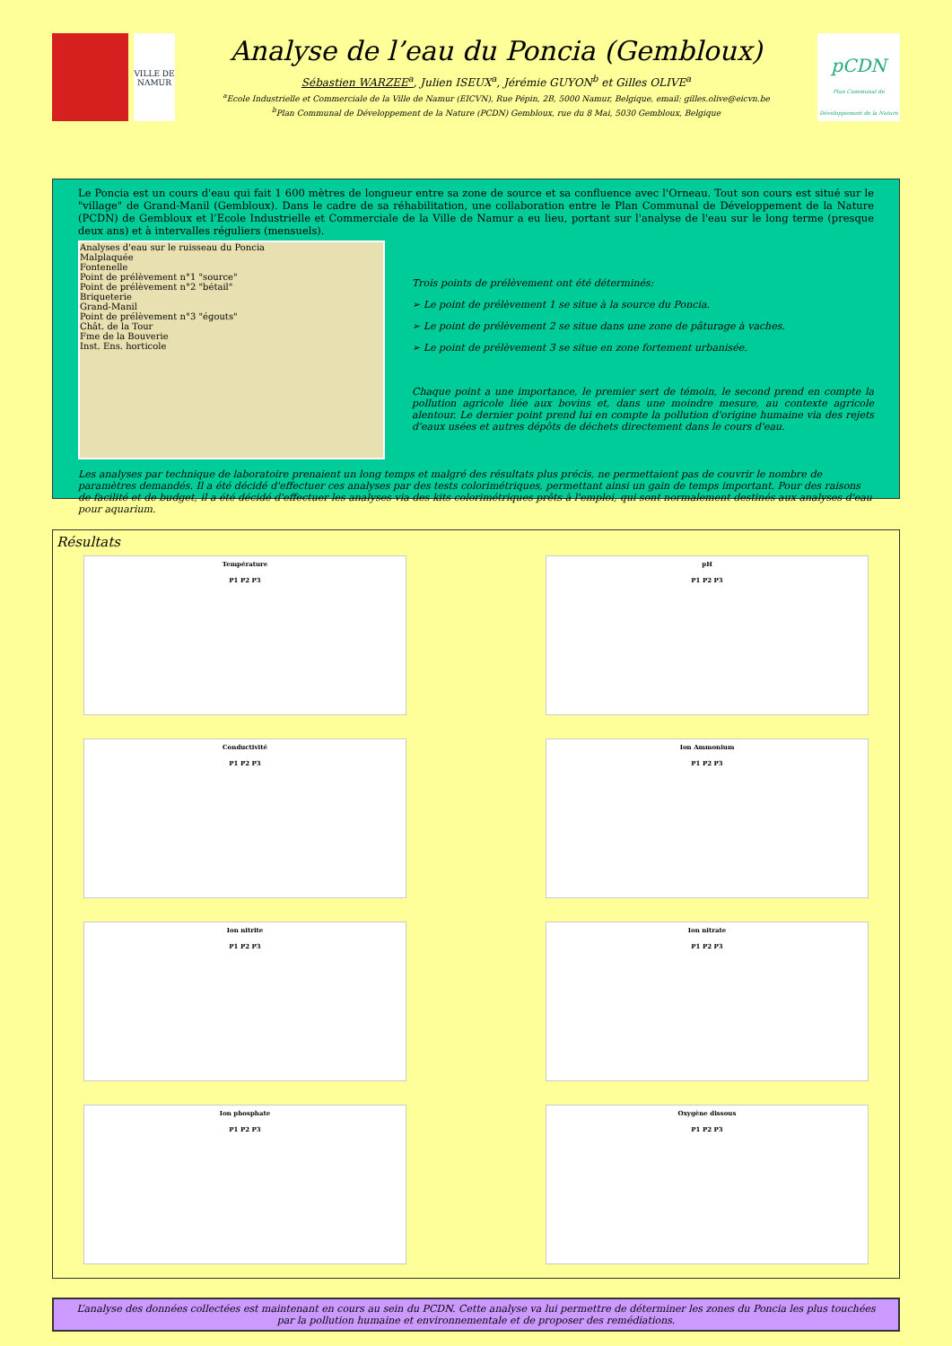VILLE DE NAMUR
Analyse de l’eau du Poncia (Gembloux)
Sébastien WARZEE<sup>a</sup>, Julien ISEUX<sup>a</sup>, Jérémie GUYON<sup>b</sup> et Gilles OLIVE<sup>a</sup>
<sup>a</sup> Ecole Industrielle et Commerciale de la Ville de Namur (EICVN), Rue Pépin, 2B, 5000 Namur, Belgique, email: gilles.olive@eicvn.be
<sup>b</sup> Plan Communal de Développement de la Nature (PCDN) Gembloux, rue du 8 Mai, 5030 Gembloux, Belgique
pCDN
Plan Communal de Développement de la Nature
Le Poncia est un cours d'eau qui fait 1 600 mètres de longueur entre sa zone de source et sa confluence avec l'Orneau. Tout son cours est situé sur le "village" de Grand-Manil (Gembloux). Dans le cadre de sa réhabilitation, une collaboration entre le Plan Communal de Développement de la Nature (PCDN) de Gembloux et l’Ecole Industrielle et Commerciale de la Ville de Namur a eu lieu, portant sur l'analyse de l'eau sur le long terme (presque deux ans) et à intervalles réguliers (mensuels).
Analyses d'eau sur le ruisseau du Poncia
Malplaquée
Fontenelle
Point de prélèvement n°1 "source"
Point de prélèvement n°2 "bétail"
Briqueterie
Grand-Manil
Point de prélèvement n°3 "égouts"
Chât. de la Tour
Fme de la Bouverie
Inst. Ens. horticole
Trois points de prélèvement ont été déterminés:
➢ Le point de prélèvement 1 se situe à la source du Poncia.
➢ Le point de prélèvement 2 se situe dans une zone de pâturage à vaches.
➢ Le point de prélèvement 3 se situe en zone fortement urbanisée.
Chaque point a une importance, le premier sert de témoin, le second prend en compte la pollution agricole liée aux bovins et, dans une moindre mesure, au contexte agricole alentour. Le dernier point prend lui en compte la pollution d'origine humaine via des rejets d'eaux usées et autres dépôts de déchets directement dans le cours d'eau.
Les analyses par technique de laboratoire prenaient un long temps et malgré des résultats plus précis, ne permettaient pas de couvrir le nombre de paramètres demandés. Il a été décidé d'effectuer ces analyses par des tests colorimétriques, permettant ainsi un gain de temps important. Pour des raisons de facilité et de budget, il a été décidé d'effectuer les analyses via des kits colorimétriques prêts à l'emploi, qui sont normalement destinés aux analyses d'eau pour aquarium.
Résultats
Température
P1 P2 P3
pH
P1 P2 P3
Conductivité
P1 P2 P3
Ion Ammonium
P1 P2 P3
Ion nitrite
P1 P2 P3
Ion nitrate
P1 P2 P3
Ion phosphate
P1 P2 P3
Oxygène dissous
P1 P2 P3
L’analyse des données collectées est maintenant en cours au sein du PCDN. Cette analyse va lui permettre de déterminer les zones du Poncia les plus touchées par la pollution humaine et environnementale et de proposer des remédiations.